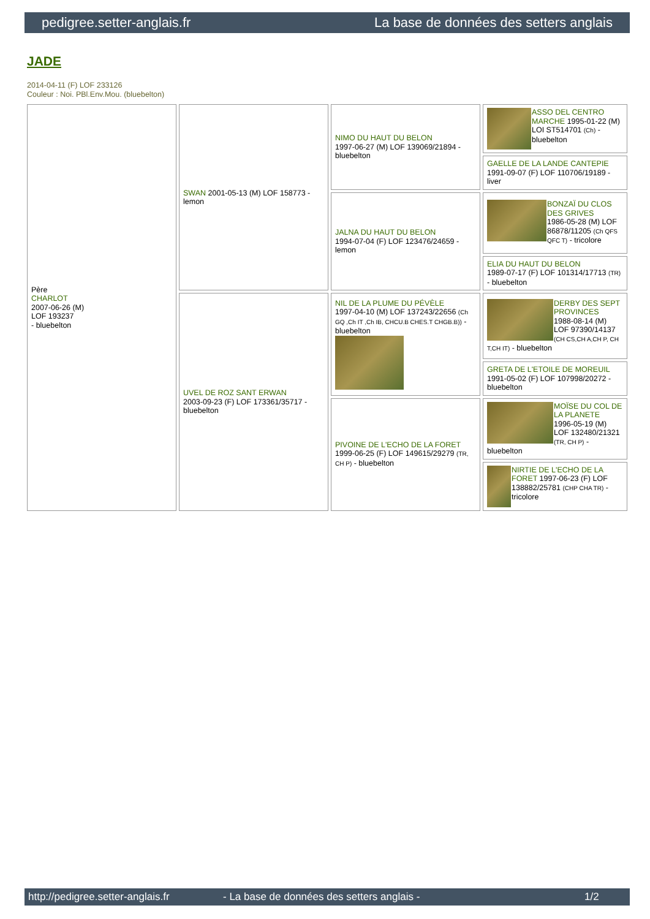pedigree.setter-anglais.fr La base de données des setters anglais
JADE
2014-04-11 (F) LOF 233126
Couleur : Noi. PBl.Env.Mou. (bluebelton)
| Père CHARLOT 2007-06-26 (M) LOF 193237 - bluebelton | SWAN 2001-05-13 (M) LOF 158773 - lemon | NIMO DU HAUT DU BELON 1997-06-27 (M) LOF 139069/21894 - bluebelton | ASSO DEL CENTRO MARCHE 1995-01-22 (M) LOI ST514701 (Ch) - bluebelton |
| | | | GAELLE DE LA LANDE CANTEPIE 1991-09-07 (F) LOF 110706/19189 - liver |
| | | JALNA DU HAUT DU BELON 1994-07-04 (F) LOF 123476/24659 - lemon | BONZAÏ DU CLOS DES GRIVES 1986-05-28 (M) LOF 86878/11205 (Ch QFS QFC T) - tricolore |
| | | | ELIA DU HAUT DU BELON 1989-07-17 (F) LOF 101314/17713 (TR) - bluebelton |
| | UVEL DE ROZ SANT ERWAN 2003-09-23 (F) LOF 173361/35717 - bluebelton | NIL DE LA PLUME DU PÉVÈLE 1997-04-10 (M) LOF 137243/22656 (Ch GQ ,Ch IT ,Ch IB, CHCU.B CHES.T CHGB.B)) - bluebelton | DERBY DES SEPT PROVINCES 1988-08-14 (M) LOF 97390/14137 (CH CS,CH A,CH P, CH T,CH IT) - bluebelton |
| | | | GRETA DE L'ETOILE DE MOREUIL 1991-05-02 (F) LOF 107998/20272 - bluebelton |
| | | PIVOINE DE L'ECHO DE LA FORET 1999-06-25 (F) LOF 149615/29279 (TR, CH P) - bluebelton | MOÏSE DU COL DE LA PLANETE 1996-05-19 (M) LOF 132480/21321 (TR, CH P) - bluebelton |
| | | | NIRTIE DE L'ECHO DE LA FORET 1997-06-23 (F) LOF 138882/25781 (CHP CHA TR) - tricolore |
http://pedigree.setter-anglais.fr - La base de données des setters anglais - 1/2